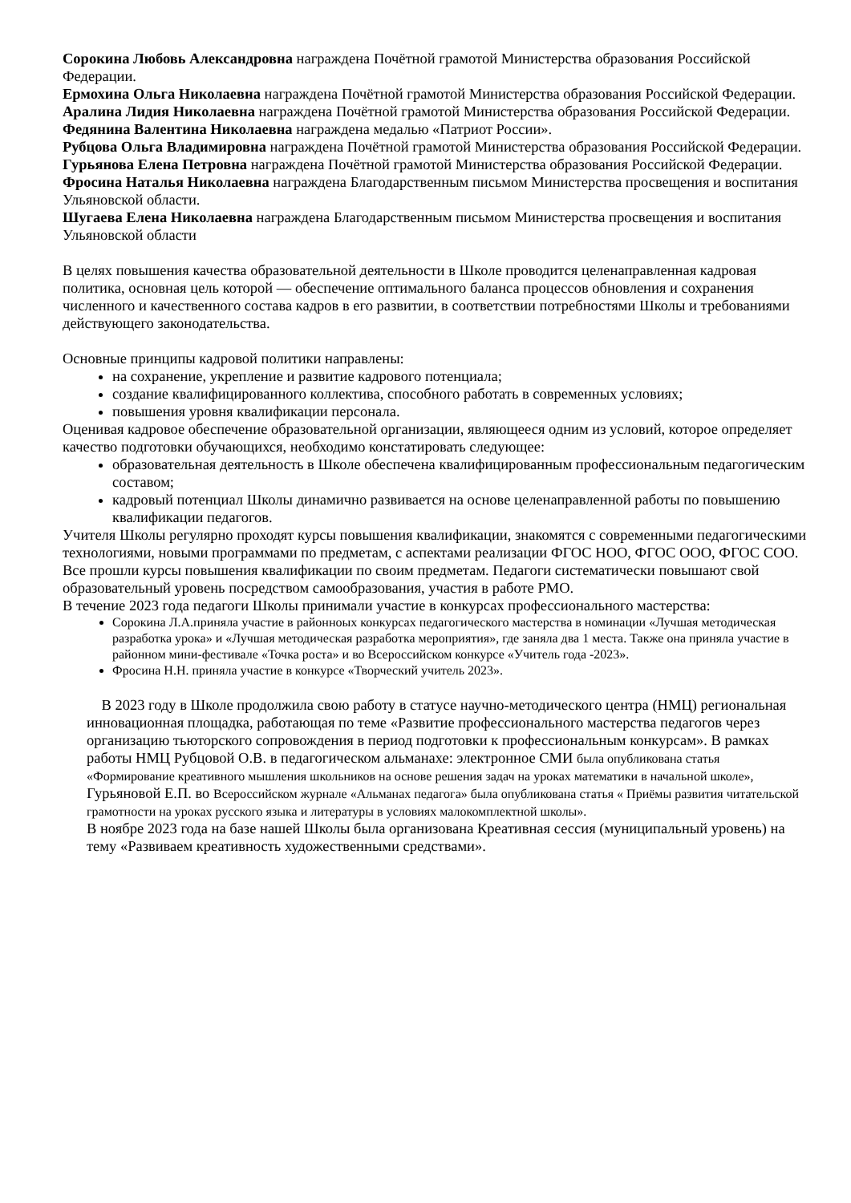Сорокина Любовь Александровна награждена Почётной грамотой Министерства образования Российской Федерации.
Ермохина Ольга Николаевна награждена Почётной грамотой Министерства образования Российской Федерации.
Аралина Лидия Николаевна награждена Почётной грамотой Министерства образования Российской Федерации.
Федянина Валентина Николаевна награждена медалью «Патриот России».
Рубцова Ольга Владимировна награждена Почётной грамотой Министерства образования Российской Федерации.
Гурьянова Елена Петровна награждена Почётной грамотой Министерства образования Российской Федерации.
Фросина Наталья Николаевна награждена Благодарственным письмом Министерства просвещения и воспитания Ульяновской области.
Шугаева Елена Николаевна награждена Благодарственным письмом Министерства просвещения и воспитания Ульяновской области
В целях повышения качества образовательной деятельности в Школе проводится целенаправленная кадровая политика, основная цель которой — обеспечение оптимального баланса процессов обновления и сохранения численного и качественного состава кадров в его развитии, в соответствии потребностями Школы и требованиями действующего законодательства.
Основные принципы кадровой политики направлены:
на сохранение, укрепление и развитие кадрового потенциала;
создание квалифицированного коллектива, способного работать в современных условиях;
повышения уровня квалификации персонала.
Оценивая кадровое обеспечение образовательной организации, являющееся одним из условий, которое определяет качество подготовки обучающихся, необходимо констатировать следующее:
образовательная деятельность в Школе обеспечена квалифицированным профессиональным педагогическим составом;
кадровый потенциал Школы динамично развивается на основе целенаправленной работы по повышению квалификации педагогов.
Учителя Школы регулярно проходят курсы повышения квалификации, знакомятся с современными педагогическими технологиями, новыми программами по предметам, с аспектами реализации ФГОС НОО, ФГОС ООО, ФГОС СОО. Все прошли курсы повышения квалификации по своим предметам. Педагоги систематически повышают свой образовательный уровень посредством самообразования, участия в работе РМО.
В течение 2023 года педагоги Школы принимали участие в конкурсах профессионального мастерства:
Сорокина Л.А.приняла участие в районноых конкурсах педагогического мастерства в номинации «Лучшая методическая разработка урока» и «Лучшая методическая разработка мероприятия», где заняла два 1 места. Также она приняла участие в районном мини-фестивале «Точка роста» и во Всероссийском конкурсе «Учитель года -2023».
Фросина Н.Н. приняла участие в конкурсе «Творческий учитель 2023».
В 2023 году в Школе продолжила свою работу в статусе научно-методического центра (НМЦ) региональная инновационная площадка, работающая по теме «Развитие профессионального мастерства педагогов через организацию тьюторского сопровождения в период подготовки к профессиональным конкурсам». В рамках работы НМЦ Рубцовой О.В. в педагогическом альманахе: электронное СМИ была опубликована статья «Формирование креативного мышления школьников на основе решения задач на уроках математики в начальной школе», Гурьяновой Е.П. во Всероссийском журнале «Альманах педагога» была опубликована статья « Приёмы развития читательской грамотности на уроках русского языка и литературы в условиях малокомплектной школы».
В ноябре 2023 года на базе нашей Школы была организована Креативная сессия (муниципальный уровень) на тему «Развиваем креативность художественными средствами».